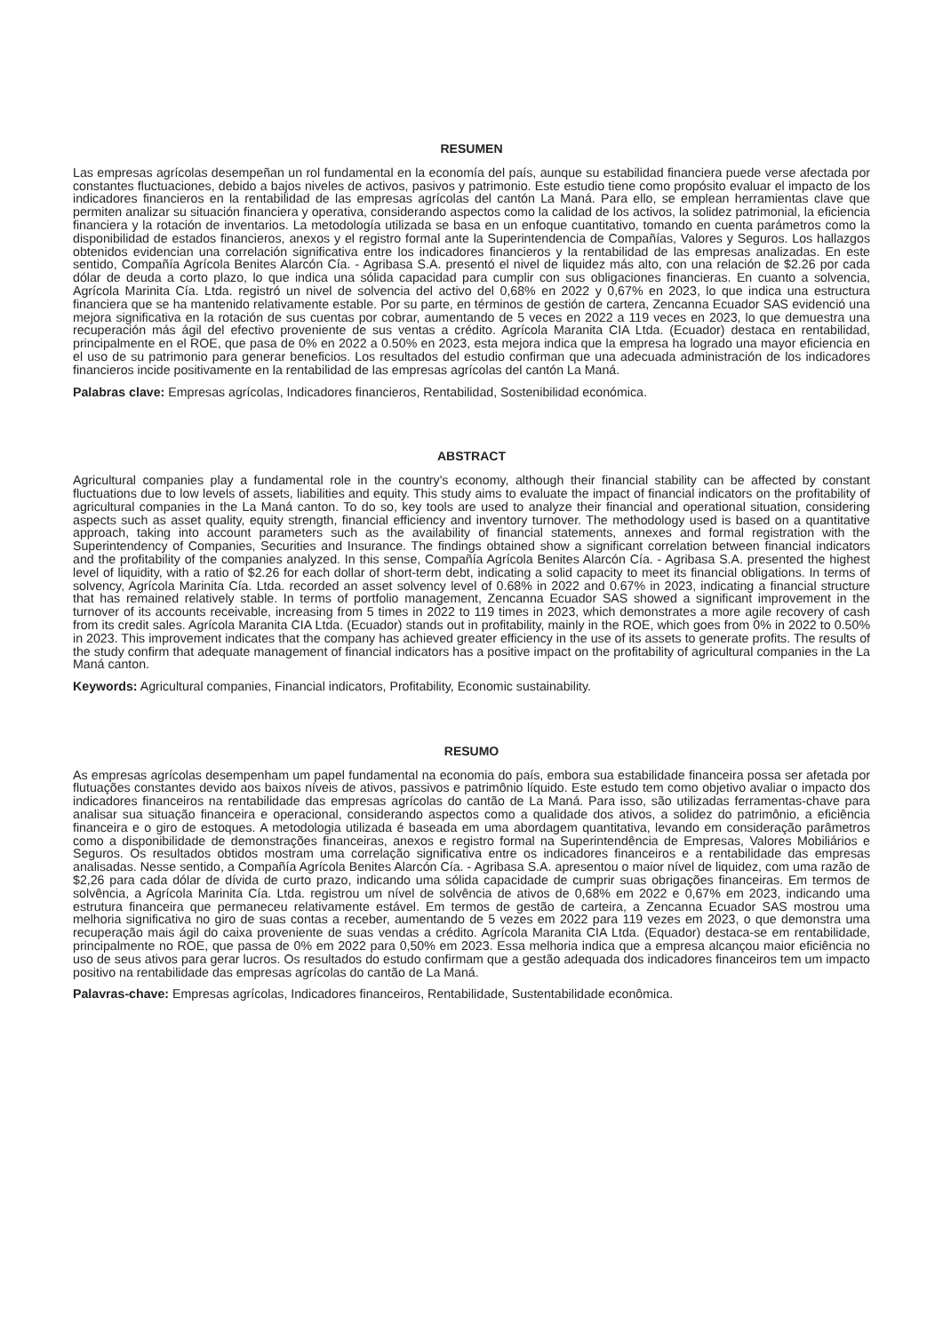RESUMEN
Las empresas agrícolas desempeñan un rol fundamental en la economía del país, aunque su estabilidad financiera puede verse afectada por constantes fluctuaciones, debido a bajos niveles de activos, pasivos y patrimonio. Este estudio tiene como propósito evaluar el impacto de los indicadores financieros en la rentabilidad de las empresas agrícolas del cantón La Maná. Para ello, se emplean herramientas clave que permiten analizar su situación financiera y operativa, considerando aspectos como la calidad de los activos, la solidez patrimonial, la eficiencia financiera y la rotación de inventarios. La metodología utilizada se basa en un enfoque cuantitativo, tomando en cuenta parámetros como la disponibilidad de estados financieros, anexos y el registro formal ante la Superintendencia de Compañías, Valores y Seguros. Los hallazgos obtenidos evidencian una correlación significativa entre los indicadores financieros y la rentabilidad de las empresas analizadas. En este sentido, Compañía Agrícola Benites Alarcón Cía. - Agribasa S.A. presentó el nivel de liquidez más alto, con una relación de $2.26 por cada dólar de deuda a corto plazo, lo que indica una sólida capacidad para cumplir con sus obligaciones financieras. En cuanto a solvencia, Agrícola Marinita Cía. Ltda. registró un nivel de solvencia del activo del 0,68% en 2022 y 0,67% en 2023, lo que indica una estructura financiera que se ha mantenido relativamente estable. Por su parte, en términos de gestión de cartera, Zencanna Ecuador SAS evidenció una mejora significativa en la rotación de sus cuentas por cobrar, aumentando de 5 veces en 2022 a 119 veces en 2023, lo que demuestra una recuperación más ágil del efectivo proveniente de sus ventas a crédito. Agrícola Maranita CIA Ltda. (Ecuador) destaca en rentabilidad, principalmente en el ROE, que pasa de 0% en 2022 a 0.50% en 2023, esta mejora indica que la empresa ha logrado una mayor eficiencia en el uso de su patrimonio para generar beneficios. Los resultados del estudio confirman que una adecuada administración de los indicadores financieros incide positivamente en la rentabilidad de las empresas agrícolas del cantón La Maná.
Palabras clave: Empresas agrícolas, Indicadores financieros, Rentabilidad, Sostenibilidad económica.
ABSTRACT
Agricultural companies play a fundamental role in the country's economy, although their financial stability can be affected by constant fluctuations due to low levels of assets, liabilities and equity. This study aims to evaluate the impact of financial indicators on the profitability of agricultural companies in the La Maná canton. To do so, key tools are used to analyze their financial and operational situation, considering aspects such as asset quality, equity strength, financial efficiency and inventory turnover. The methodology used is based on a quantitative approach, taking into account parameters such as the availability of financial statements, annexes and formal registration with the Superintendency of Companies, Securities and Insurance. The findings obtained show a significant correlation between financial indicators and the profitability of the companies analyzed. In this sense, Compañía Agrícola Benites Alarcón Cía. - Agribasa S.A. presented the highest level of liquidity, with a ratio of $2.26 for each dollar of short-term debt, indicating a solid capacity to meet its financial obligations. In terms of solvency, Agrícola Marinita Cía. Ltda. recorded an asset solvency level of 0.68% in 2022 and 0.67% in 2023, indicating a financial structure that has remained relatively stable. In terms of portfolio management, Zencanna Ecuador SAS showed a significant improvement in the turnover of its accounts receivable, increasing from 5 times in 2022 to 119 times in 2023, which demonstrates a more agile recovery of cash from its credit sales. Agrícola Maranita CIA Ltda. (Ecuador) stands out in profitability, mainly in the ROE, which goes from 0% in 2022 to 0.50% in 2023. This improvement indicates that the company has achieved greater efficiency in the use of its assets to generate profits. The results of the study confirm that adequate management of financial indicators has a positive impact on the profitability of agricultural companies in the La Maná canton.
Keywords: Agricultural companies, Financial indicators, Profitability, Economic sustainability.
RESUMO
As empresas agrícolas desempenham um papel fundamental na economia do país, embora sua estabilidade financeira possa ser afetada por flutuações constantes devido aos baixos níveis de ativos, passivos e patrimônio líquido. Este estudo tem como objetivo avaliar o impacto dos indicadores financeiros na rentabilidade das empresas agrícolas do cantão de La Maná. Para isso, são utilizadas ferramentas-chave para analisar sua situação financeira e operacional, considerando aspectos como a qualidade dos ativos, a solidez do patrimônio, a eficiência financeira e o giro de estoques. A metodologia utilizada é baseada em uma abordagem quantitativa, levando em consideração parâmetros como a disponibilidade de demonstrações financeiras, anexos e registro formal na Superintendência de Empresas, Valores Mobiliários e Seguros. Os resultados obtidos mostram uma correlação significativa entre os indicadores financeiros e a rentabilidade das empresas analisadas. Nesse sentido, a Compañía Agrícola Benites Alarcón Cía. - Agribasa S.A. apresentou o maior nível de liquidez, com uma razão de $2,26 para cada dólar de dívida de curto prazo, indicando uma sólida capacidade de cumprir suas obrigações financeiras. Em termos de solvência, a Agrícola Marinita Cía. Ltda. registrou um nível de solvência de ativos de 0,68% em 2022 e 0,67% em 2023, indicando uma estrutura financeira que permaneceu relativamente estável. Em termos de gestão de carteira, a Zencanna Ecuador SAS mostrou uma melhoria significativa no giro de suas contas a receber, aumentando de 5 vezes em 2022 para 119 vezes em 2023, o que demonstra uma recuperação mais ágil do caixa proveniente de suas vendas a crédito. Agrícola Maranita CIA Ltda. (Equador) destaca-se em rentabilidade, principalmente no ROE, que passa de 0% em 2022 para 0,50% em 2023. Essa melhoria indica que a empresa alcançou maior eficiência no uso de seus ativos para gerar lucros. Os resultados do estudo confirmam que a gestão adequada dos indicadores financeiros tem um impacto positivo na rentabilidade das empresas agrícolas do cantão de La Maná.
Palavras-chave: Empresas agrícolas, Indicadores financeiros, Rentabilidade, Sustentabilidade econômica.